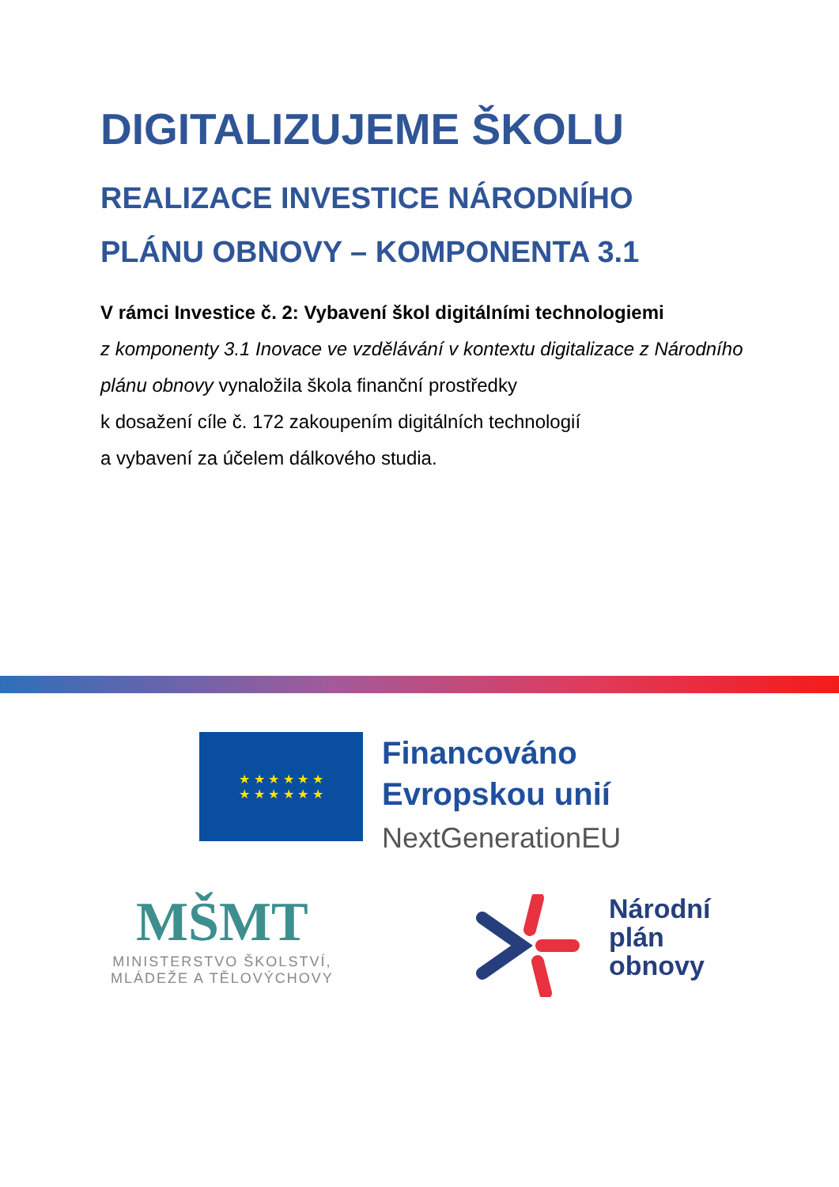DIGITALIZUJEME ŠKOLU
REALIZACE INVESTICE NÁRODNÍHO
PLÁNU OBNOVY – KOMPONENTA 3.1
V rámci Investice č. 2: Vybavení škol digitálními technologiemi
z komponenty 3.1 Inovace ve vzdělávání v kontextu digitalizace z Národního plánu obnovy vynaložila škola finanční prostředky
k dosažení cíle č. 172 zakoupením digitálních technologií
a vybavení za účelem dálkového studia.
★ ★ ★ ★ ★ ★
★ ★ ★ ★ ★ ★
Financováno
Evropskou unií
NextGenerationEU
MŠMT
MINISTERSTVO ŠKOLSTVÍ,
MLÁDEŽE A TĚLOVÝCHOVY
Národní
plán
obnovy